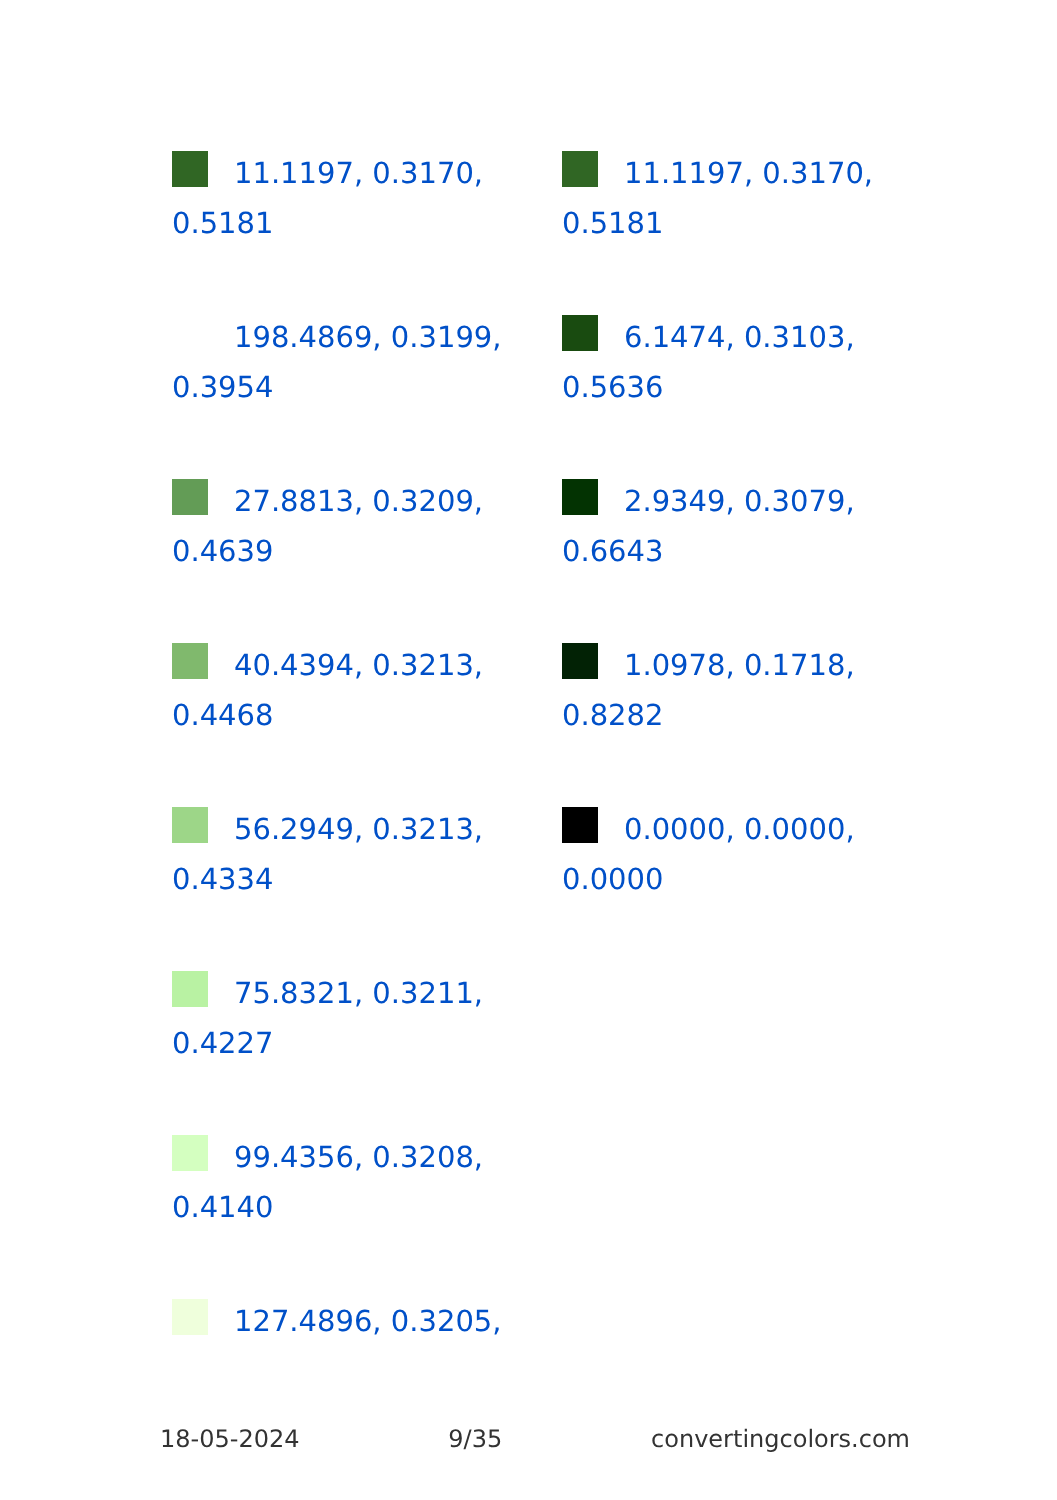11.1197, 0.3170, 0.5181
198.4869, 0.3199, 0.3954
27.8813, 0.3209, 0.4639
40.4394, 0.3213, 0.4468
56.2949, 0.3213, 0.4334
75.8321, 0.3211, 0.4227
99.4356, 0.3208, 0.4140
127.4896, 0.3205,
11.1197, 0.3170, 0.5181
6.1474, 0.3103, 0.5636
2.9349, 0.3079, 0.6643
1.0978, 0.1718, 0.8282
0.0000, 0.0000, 0.0000
18-05-2024 9/35 convertingcolors.com